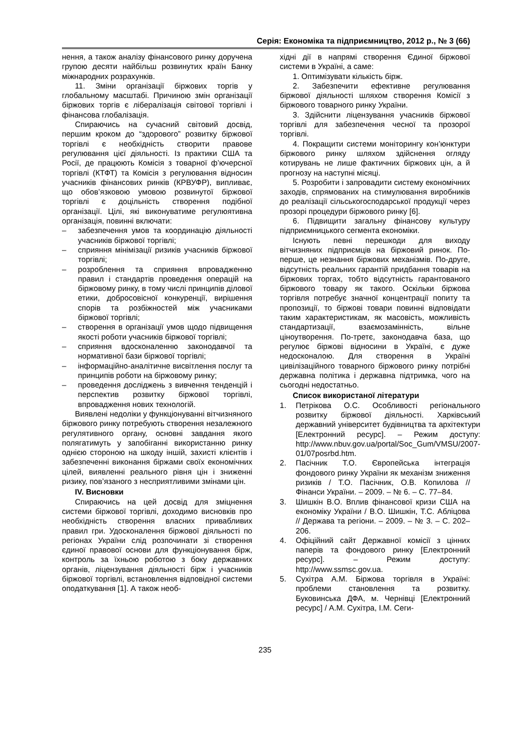Серія: Економіка та підприємництво, 2012 р., № 3 (66)
нення, а також аналізу фінансового ринку доручена групою десяти найбільш розвинутих країн Банку міжнародних розрахунків.
11. Зміни організації біржових торгів у глобальному масштабі. Причиною змін організації біржових торгів є лібералізація світової торгівлі і фінансова глобалізація.
Спираючись на сучасний світовий досвід, першим кроком до “здорового” розвитку біржової торгівлі є необхідність створити правове регулювання цієї діяльності. Із практики США та Росії, де працюють Комісія з товарної ф’ючерсної торгівлі (КТФТ) та Комісія з регулювання відносин учасників фінансових ринків (КРВУФР), випливає, що обов’язковою умовою розвинутої біржової торгівлі є доцільність створення подібної організації. Цілі, які виконуватиме регулюятивна організація, повинні включати:
– забезпечення умов та координацію діяльності учасників біржової торгівлі;
– сприяння мінімізації ризиків учасників біржової торгівлі;
– розроблення та сприяння впровадженню правил і стандартів проведення операцій на біржовому ринку, в тому числі принципів ділової етики, добросовісної конкуренції, вирішення спорів та розбіжностей між учасниками біржової торгівлі;
– створення в організації умов щодо підвищення якості роботи учасників біржової торгівлі;
– сприяння вдосконаленню законодавчої та нормативної бази біржової торгівлі;
– інформаційно-аналітичне висвітлення послуг та принципів роботи на біржовому ринку;
– проведення досліджень з вивчення тенденцій і перспектив розвитку біржової торгівлі, впровадження нових технологій.
Виявлені недоліки у функціонуванні вітчизняного біржового ринку потребують створення незалежного регулятивного органу, основні завдання якого полягатимуть у запобіганні використанню ринку однією стороною на шкоду іншій, захисті клієнтів і забезпеченні виконання біржами своїх економічних цілей, виявленні реального рівня цін і зниженні ризику, пов’язаного з несприятливими змінами цін.
IV. Висновки
Спираючись на цей досвід для зміцнення системи біржової торгівлі, доходимо висновків про необхідність створення власних привабливих правил гри. Удосконалення біржової діяльності по регіонах України слід розпочинати зі створення єдиної правової основи для функціонування бірж, контроль за їхньою роботою з боку державних органів, ліцензування діяльності бірж і учасників біржової торгівлі, встановлення відповідної системи оподаткування [1]. А також необ-
хідні дії в напрямі створення Єдиної біржової системи в Україні, а саме:
1. Оптимізувати кількість бірж.
2. Забезпечити ефективне регулювання біржової діяльності шляхом створення Комісії з біржового товарного ринку України.
3. Здійснити ліцензування учасників біржової торгівлі для забезпечення чесної та прозорої торгівлі.
4. Покращити системи моніторингу кон’юнктури біржового ринку шляхом здійснення огляду котирувань не лише фактичних біржових цін, а й прогнозу на наступні місяці.
5. Розробити і запровадити систему економічних заходів, спрямованих на стимулювання виробників до реалізації сільськогосподарської продукції через прозорі процедури біржового ринку [6].
6. Підвищити загальну фінансову культуру підприємницького сегмента економіки.
Існують певні перешкоди для виходу вітчизняних підприємців на біржовий ринок. По-перше, це незнання біржових механізмів. По-друге, відсутність реальних гарантій придбання товарів на біржових торгах, тобто відсутність гарантованого біржового товару як такого. Оскільки біржова торгівля потребує значної концентрації попиту та пропозиції, то біржові товари повинні відповідати таким характеристикам, як масовість, можливість стандартизації, взаємозамінність, вільне ціноутворення. По-третє, законодавча база, що регулює біржові відносини в Україні, є дуже недосконалою. Для створення в Україні цивілізаційного товарного біржового ринку потрібні державна політика і державна підтримка, чого на сьогодні недостатньо.
Список використаної літератури
1. Петрікова О.С. Особливості регіонального розвитку біржової діяльності. Харківський державний університет будівництва та архітектури [Електронний ресурс]. – Режим доступу: http://www.nbuv.gov.ua/portal/Soc_Gum/VMSU/2007-01/07posrbd.htm.
2. Пасічник Т.О. Європейська інтеграція фондового ринку України як механізм зниження ризиків / Т.О. Пасічник, О.В. Копилова // Фінанси України. – 2009. – № 6. – С. 77–84.
3. Шишкін В.О. Вплив фінансової кризи США на економіку України / В.О. Шишкін, Т.С. Абліцова // Держава та регіони. – 2009. – № 3. – С. 202–206.
4. Офіційний сайт Державної комісії з цінних паперів та фондового ринку [Електронний ресурс]. – Режим доступу: http://www.ssmsc.gov.ua.
5. Сухітра А.М. Біржова торгівля в Україні: проблеми становлення та розвитку. Буковинська ДФА, м. Чернівці [Електронний ресурс] / А.М. Сухітра, І.М. Сеги-
235